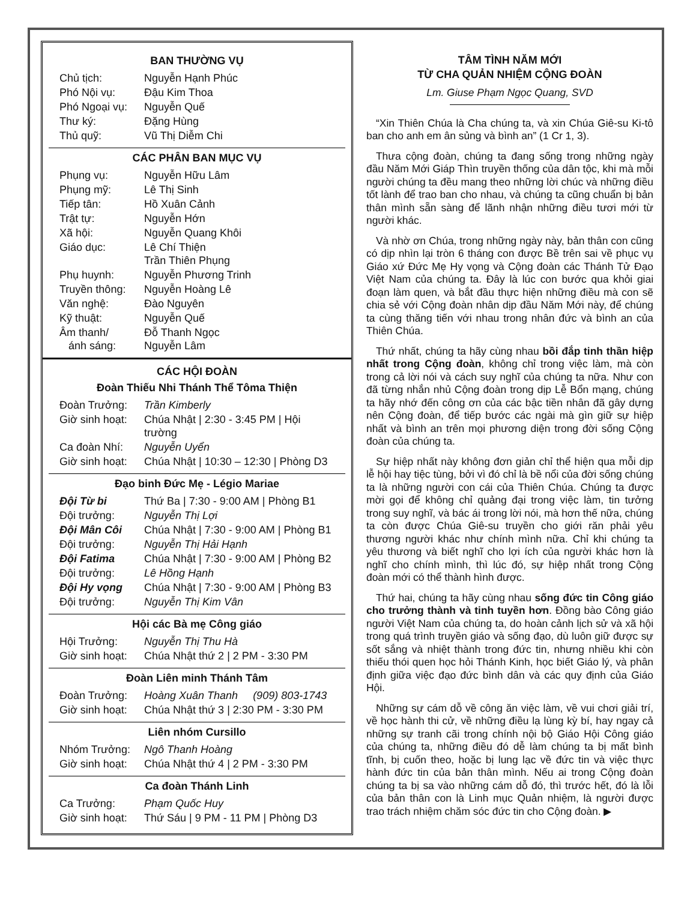BAN THƯỜNG VỤ
| Chủ tịch: | Nguyễn Hạnh Phúc |
| Phó Nội vụ: | Đậu Kim Thoa |
| Phó Ngoại vụ: | Nguyễn Quế |
| Thư ký: | Đặng Hùng |
| Thủ quỹ: | Vũ Thị Diễm Chi |
CÁC PHÂN BAN MỤC VỤ
| Phụng vụ: | Nguyễn Hữu Lâm |
| Phụng mỹ: | Lê Thị Sinh |
| Tiếp tân: | Hồ Xuân Cảnh |
| Trật tự: | Nguyễn Hớn |
| Xã hội: | Nguyễn Quang Khôi |
| Giáo dục: | Lê Chí Thiện Trần Thiên Phụng |
| Phụ huynh: | Nguyễn Phương Trinh |
| Truyền thông: | Nguyễn Hoàng Lê |
| Văn nghệ: | Đào Nguyên |
| Kỹ thuật: | Nguyễn Quế |
| Âm thanh/ ánh sáng: | Đỗ Thanh Ngọc Nguyễn Lâm |
CÁC HỘI ĐOÀN
Đoàn Thiếu Nhi Thánh Thể Tôma Thiện
| Đoàn Trưởng: | Trần Kimberly |
| Giờ sinh hoạt: | Chúa Nhật / 2:30 - 3:45 PM / Hội trường |
| Ca đoàn Nhí: | Nguyễn Uyển |
| Giờ sinh hoạt: | Chúa Nhật / 10:30 – 12:30 / Phòng D3 |
Đạo binh Đức Mẹ - Légio Mariae
| Đội Từ bi | Thứ Ba / 7:30 - 9:00 AM / Phòng B1 |
| Đội trưởng: | Nguyễn Thị Lợi |
| Đội Mân Côi | Chúa Nhật / 7:30 - 9:00 AM / Phòng B1 |
| Đội trưởng: | Nguyễn Thị Hải Hạnh |
| Đội Fatima | Chúa Nhật / 7:30 - 9:00 AM / Phòng B2 |
| Đội trưởng: | Lê Hồng Hạnh |
| Đội Hy vọng | Chúa Nhật / 7:30 - 9:00 AM / Phòng B3 |
| Đội trưởng: | Nguyễn Thị Kim Vân |
Hội các Bà mẹ Công giáo
| Hội Trưởng: | Nguyễn Thị Thu Hà |
| Giờ sinh hoạt: | Chúa Nhật thứ 2 / 2 PM - 3:30 PM |
Đoàn Liên minh Thánh Tâm
| Đoàn Trưởng: | Hoàng Xuân Thanh (909) 803-1743 |
| Giờ sinh hoạt: | Chúa Nhật thứ 3 / 2:30 PM - 3:30 PM |
Liên nhóm Cursillo
| Nhóm Trưởng: | Ngô Thanh Hoàng |
| Giờ sinh hoạt: | Chúa Nhật thứ 4 / 2 PM - 3:30 PM |
Ca đoàn Thánh Linh
| Ca Trưởng: | Phạm Quốc Huy |
| Giờ sinh hoạt: | Thứ Sáu / 9 PM - 11 PM / Phòng D3 |
TÂM TÌNH NĂM MỚI
TỪ CHA QUẢN NHIỆM CỘNG ĐOÀN
Lm. Giuse Phạm Ngọc Quang, SVD
“Xin Thiên Chúa là Cha chúng ta, và xin Chúa Giê-su Ki-tô ban cho anh em ân sủng và bình an” (1 Cr 1, 3).
Thưa cộng đoàn, chúng ta đang sống trong những ngày đầu Năm Mới Giáp Thìn truyền thống của dân tộc, khi mà mỗi người chúng ta đều mang theo những lời chúc và những điều tốt lành để trao ban cho nhau, và chúng ta cũng chuẩn bị bản thân mình sẵn sàng để lãnh nhận những điều tươi mới từ người khác.
Và nhờ ơn Chúa, trong những ngày này, bản thân con cũng có dịp nhìn lại tròn 6 tháng con được Bề trên sai về phục vụ Giáo xứ Đức Mẹ Hy vọng và Cộng đoàn các Thánh Tử Đạo Việt Nam của chúng ta. Đây là lúc con bước qua khỏi giai đoạn làm quen, và bắt đầu thực hiện những điều mà con sẽ chia sẻ với Cộng đoàn nhân dịp đầu Năm Mới này, để chúng ta cùng thăng tiến với nhau trong nhân đức và bình an của Thiên Chúa.
Thứ nhất, chúng ta hãy cùng nhau bồi đắp tinh thần hiệp nhất trong Cộng đoàn, không chỉ trong việc làm, mà còn trong cả lời nói và cách suy nghĩ của chúng ta nữa. Như con đã từng nhắn nhủ Cộng đoàn trong dịp Lễ Bổn mạng, chúng ta hãy nhớ đến công ơn của các bậc tiền nhân đã gây dựng nên Cộng đoàn, để tiếp bước các ngài mà gìn giữ sự hiệp nhất và bình an trên mọi phương diện trong đời sống Cộng đoàn của chúng ta.
Sự hiệp nhất này không đơn giản chỉ thể hiện qua mỗi dịp lễ hội hay tiệc tùng, bởi vì đó chỉ là bề nổi của đời sống chúng ta là những người con cái của Thiên Chúa. Chúng ta được mời gọi để không chỉ quảng đại trong việc làm, tin tưởng trong suy nghĩ, và bác ái trong lời nói, mà hơn thế nữa, chúng ta còn được Chúa Giê-su truyền cho giới răn phải yêu thương người khác như chính mình nữa. Chỉ khi chúng ta yêu thương và biết nghĩ cho lợi ích của người khác hơn là nghĩ cho chính mình, thì lúc đó, sự hiệp nhất trong Cộng đoàn mới có thể thành hình được.
Thứ hai, chúng ta hãy cùng nhau sống đức tin Công giáo cho trưởng thành và tinh tuyền hơn. Đồng bào Công giáo người Việt Nam của chúng ta, do hoàn cảnh lịch sử và xã hội trong quá trình truyền giáo và sống đạo, dù luôn giữ được sự sốt sắng và nhiệt thành trong đức tin, nhưng nhiều khi còn thiếu thói quen học hỏi Thánh Kinh, học biết Giáo lý, và phân định giữa việc đạo đức bình dân và các quy định của Giáo Hội.
Những sự cám dỗ về công ăn việc làm, về vui chơi giải trí, về học hành thi cử, về những điều lạ lùng kỳ bí, hay ngay cả những sự tranh cãi trong chính nội bộ Giáo Hội Công giáo của chúng ta, những điều đó dễ làm chúng ta bị mất bình tĩnh, bị cuốn theo, hoặc bị lung lạc về đức tin và việc thực hành đức tin của bản thân mình. Nếu ai trong Cộng đoàn chúng ta bị sa vào những cám dỗ đó, thì trước hết, đó là lỗi của bản thân con là Linh mục Quản nhiệm, là người được trao trách nhiệm chăm sóc đức tin cho Cộng đoàn. ▶